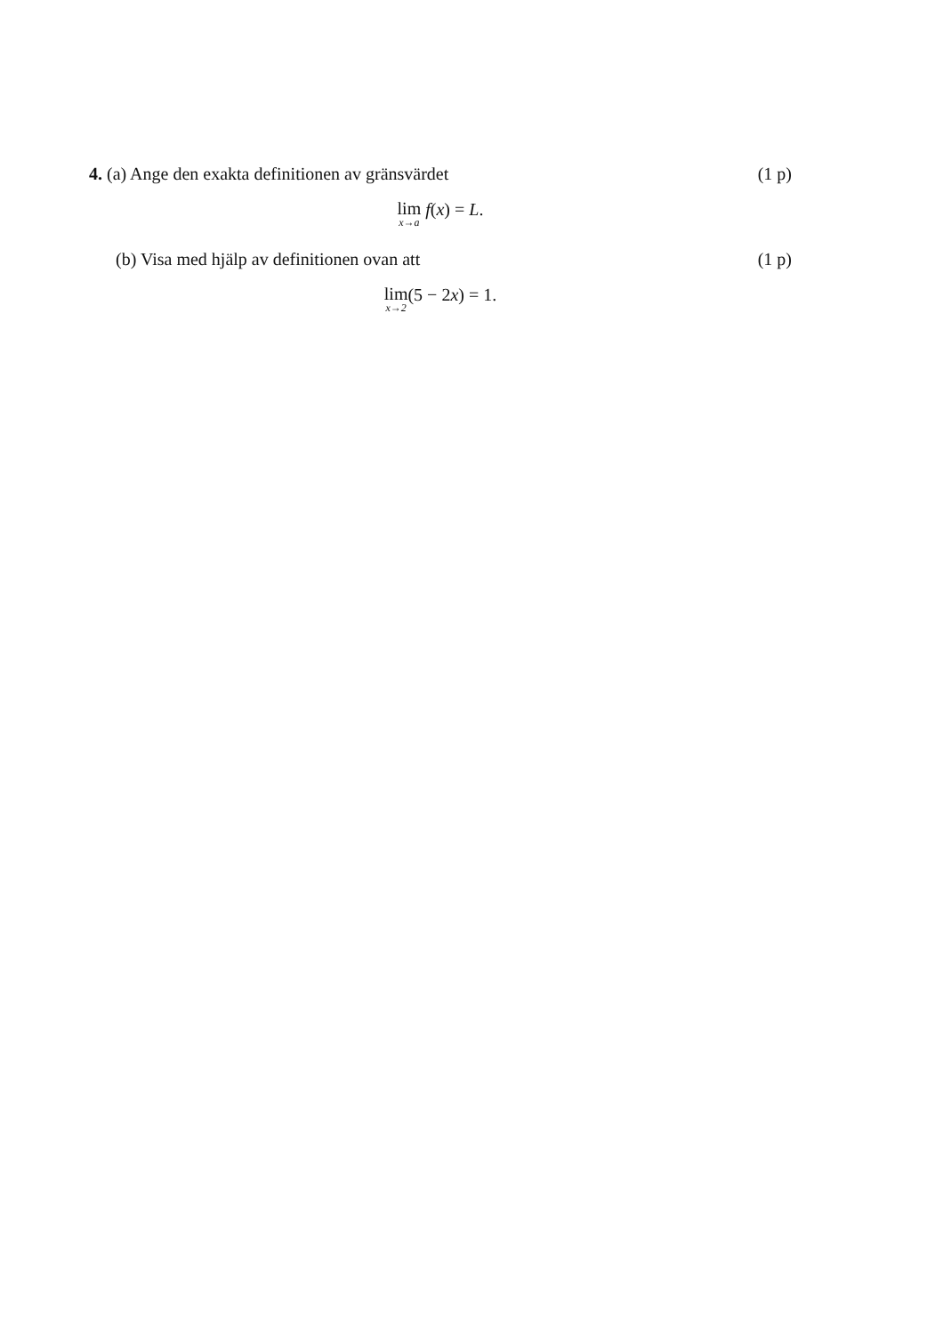4. (a) Ange den exakta definitionen av gränsvärdet (1 p)
lim<sub>x→a</sub> f(x) = L.
(b) Visa med hjälp av definitionen ovan att (1 p)
lim<sub>x→2</sub>(5 − 2x) = 1.